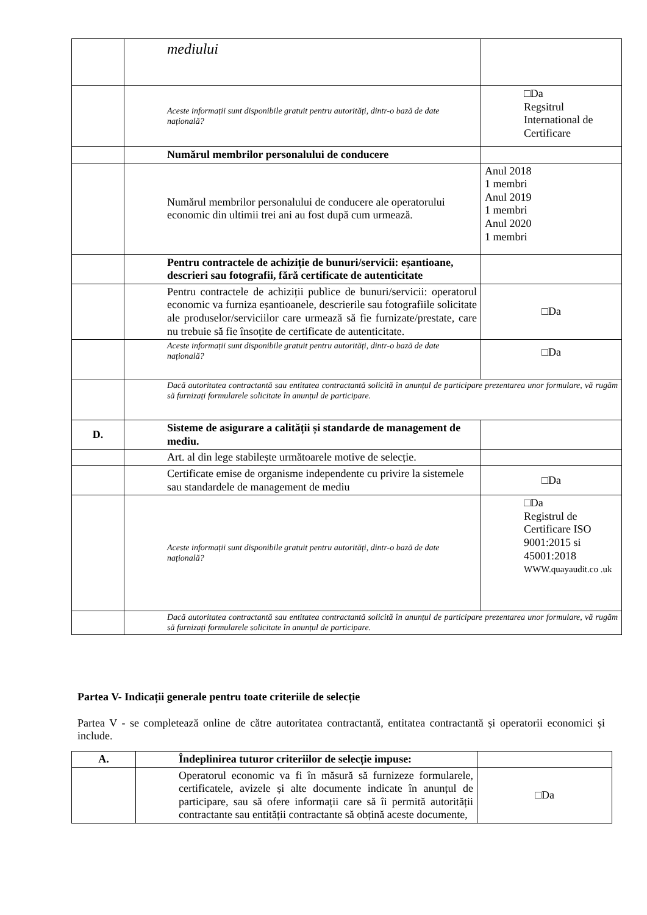| | mediului | |
| | Aceste informații sunt disponibile gratuit pentru autorități, dintr-o bază de date națională? | □Da Regsitrul International de Certificare |
| | Numărul membrilor personalului de conducere | |
| | Numărul membrilor personalului de conducere ale operatorului economic din ultimii trei ani au fost după cum urmează. | Anul 2018 1 membri Anul 2019 1 membri Anul 2020 1 membri |
| | Pentru contractele de achiziție de bunuri/servicii: eșantioane, descrieri sau fotografii, fără certificate de autenticitate | |
| | Pentru contractele de achiziții publice de bunuri/servicii: operatorul economic va furniza eșantioanele, descrierile sau fotografiile solicitate ale produselor/serviciilor care urmează să fie furnizate/prestate, care nu trebuie să fie însoțite de certificate de autenticitate. | □Da |
| | Aceste informații sunt disponibile gratuit pentru autorități, dintr-o bază de date națională? | □Da |
| | Dacă autoritatea contractantă sau entitatea contractantă solicită în anunțul de participare prezentarea unor formulare, vă rugăm să furnizați formularele solicitate în anunțul de participare. | |
| D. | Sisteme de asigurare a calității și standarde de management de mediu. | |
| | Art. al din lege stabilește următoarele motive de selecție. | |
| | Certificate emise de organisme independente cu privire la sistemele sau standardele de management de mediu | □Da |
| | Aceste informații sunt disponibile gratuit pentru autorități, dintr-o bază de date națională? | □Da Registrul de Certificare ISO 9001:2015 si 45001:2018 WWW.quayaudit.co .uk |
| | Dacă autoritatea contractantă sau entitatea contractantă solicită în anunțul de participare prezentarea unor formulare, vă rugăm să furnizați formularele solicitate în anunțul de participare. | |
Partea V- Indicații generale pentru toate criteriile de selecție
Partea V - se completează online de către autoritatea contractantă, entitatea contractantă și operatorii economici și include.
| A. | Îndeplinirea tuturor criteriilor de selecție impuse: | |
| | Operatorul economic va fi în măsură să furnizeze formularele, certificatele, avizele și alte documente indicate în anunțul de participare, sau să ofere informații care să îi permită autorității contractante sau entității contractante să obțină aceste documente, | □Da |